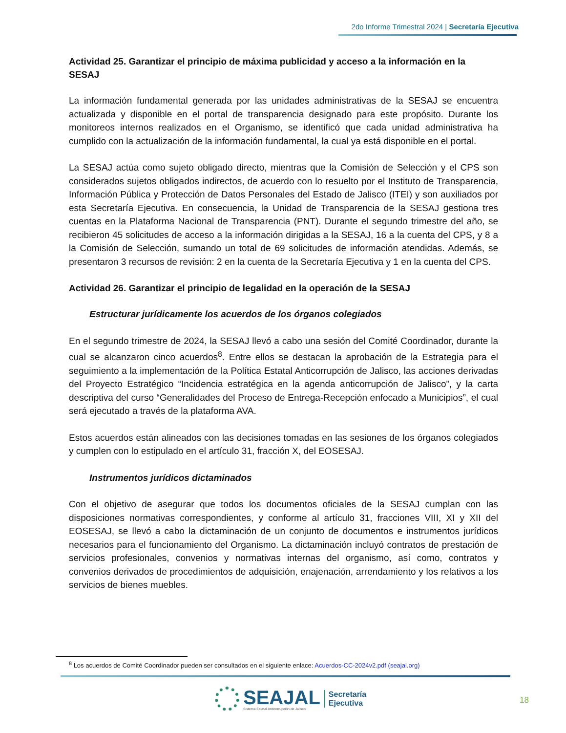2do Informe Trimestral 2024 | Secretaría Ejecutiva
Actividad 25. Garantizar el principio de máxima publicidad y acceso a la información en la SESAJ
La información fundamental generada por las unidades administrativas de la SESAJ se encuentra actualizada y disponible en el portal de transparencia designado para este propósito. Durante los monitoreos internos realizados en el Organismo, se identificó que cada unidad administrativa ha cumplido con la actualización de la información fundamental, la cual ya está disponible en el portal.
La SESAJ actúa como sujeto obligado directo, mientras que la Comisión de Selección y el CPS son considerados sujetos obligados indirectos, de acuerdo con lo resuelto por el Instituto de Transparencia, Información Pública y Protección de Datos Personales del Estado de Jalisco (ITEI) y son auxiliados por esta Secretaría Ejecutiva. En consecuencia, la Unidad de Transparencia de la SESAJ gestiona tres cuentas en la Plataforma Nacional de Transparencia (PNT). Durante el segundo trimestre del año, se recibieron 45 solicitudes de acceso a la información dirigidas a la SESAJ, 16 a la cuenta del CPS, y 8 a la Comisión de Selección, sumando un total de 69 solicitudes de información atendidas. Además, se presentaron 3 recursos de revisión: 2 en la cuenta de la Secretaría Ejecutiva y 1 en la cuenta del CPS.
Actividad 26. Garantizar el principio de legalidad en la operación de la SESAJ
Estructurar jurídicamente los acuerdos de los órganos colegiados
En el segundo trimestre de 2024, la SESAJ llevó a cabo una sesión del Comité Coordinador, durante la cual se alcanzaron cinco acuerdos<sup>8</sup>. Entre ellos se destacan la aprobación de la Estrategia para el seguimiento a la implementación de la Política Estatal Anticorrupción de Jalisco, las acciones derivadas del Proyecto Estratégico “Incidencia estratégica en la agenda anticorrupción de Jalisco”, y la carta descriptiva del curso “Generalidades del Proceso de Entrega-Recepción enfocado a Municipios”, el cual será ejecutado a través de la plataforma AVA.
Estos acuerdos están alineados con las decisiones tomadas en las sesiones de los órganos colegiados y cumplen con lo estipulado en el artículo 31, fracción X, del EOSESAJ.
Instrumentos jurídicos dictaminados
Con el objetivo de asegurar que todos los documentos oficiales de la SESAJ cumplan con las disposiciones normativas correspondientes, y conforme al artículo 31, fracciones VIII, XI y XII del EOSESAJ, se llevó a cabo la dictaminación de un conjunto de documentos e instrumentos jurídicos necesarios para el funcionamiento del Organismo. La dictaminación incluyó contratos de prestación de servicios profesionales, convenios y normativas internas del organismo, así como, contratos y convenios derivados de procedimientos de adquisición, enajenación, arrendamiento y los relativos a los servicios de bienes muebles.
<sup>8</sup> Los acuerdos de Comité Coordinador pueden ser consultados en el siguiente enlace: Acuerdos-CC-2024v2.pdf (seajal.org)
SEAJAL
Sistema Estatal Anticorrupción de Jalisco
Secretaría
Ejecutiva
18